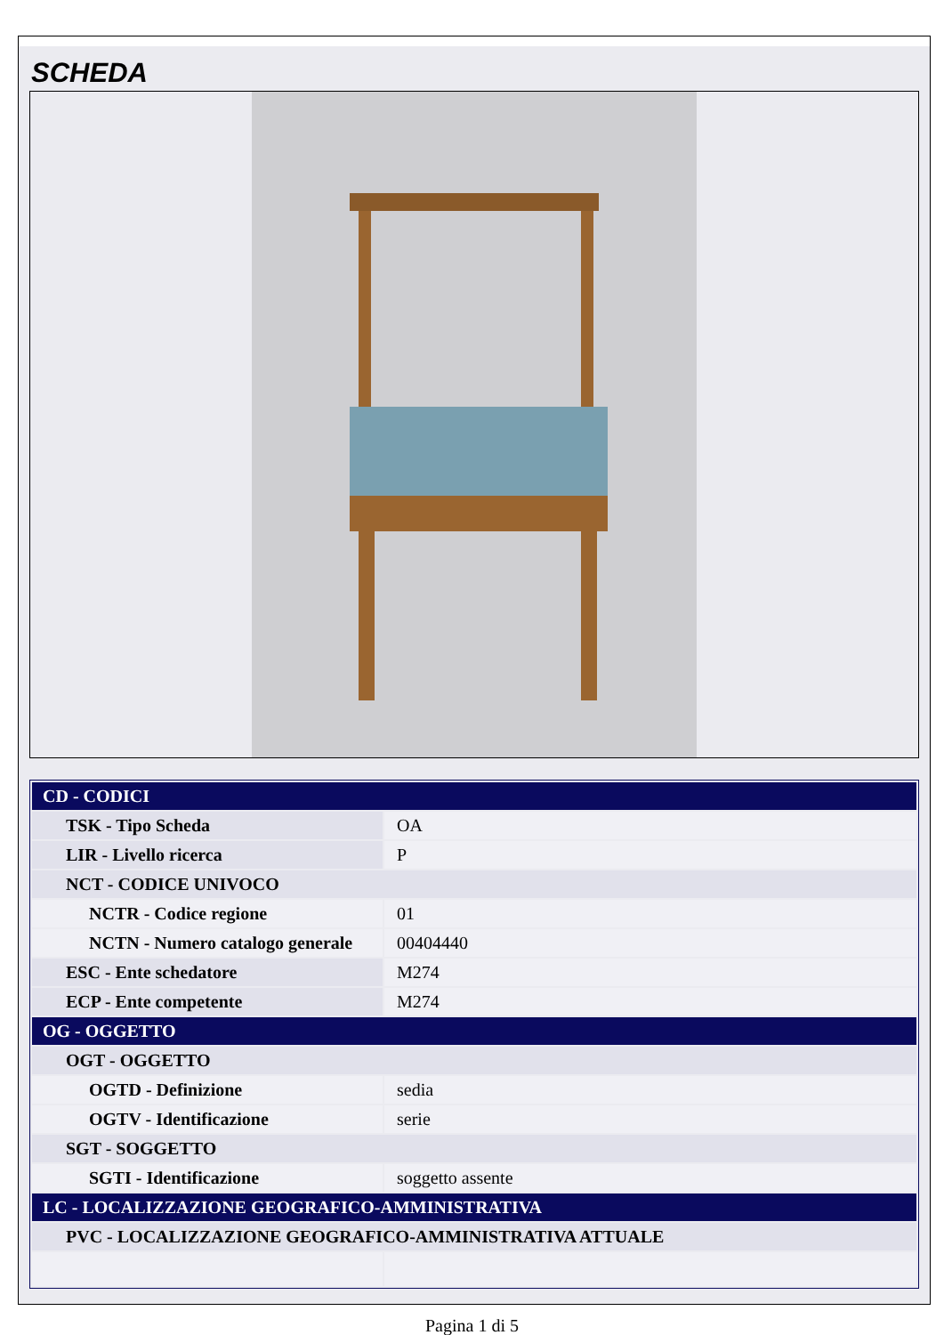SCHEDA
| CD - CODICI | |
| TSK - Tipo Scheda | OA |
| LIR - Livello ricerca | P |
| NCT - CODICE UNIVOCO | |
| NCTR - Codice regione | 01 |
| NCTN - Numero catalogo generale | 00404440 |
| ESC - Ente schedatore | M274 |
| ECP - Ente competente | M274 |
| OG - OGGETTO | |
| OGT - OGGETTO | |
| OGTD - Definizione | sedia |
| OGTV - Identificazione | serie |
| SGT - SOGGETTO | |
| SGTI - Identificazione | soggetto assente |
| LC - LOCALIZZAZIONE GEOGRAFICO-AMMINISTRATIVA | |
| PVC - LOCALIZZAZIONE GEOGRAFICO-AMMINISTRATIVA ATTUALE | |
Pagina 1 di 5